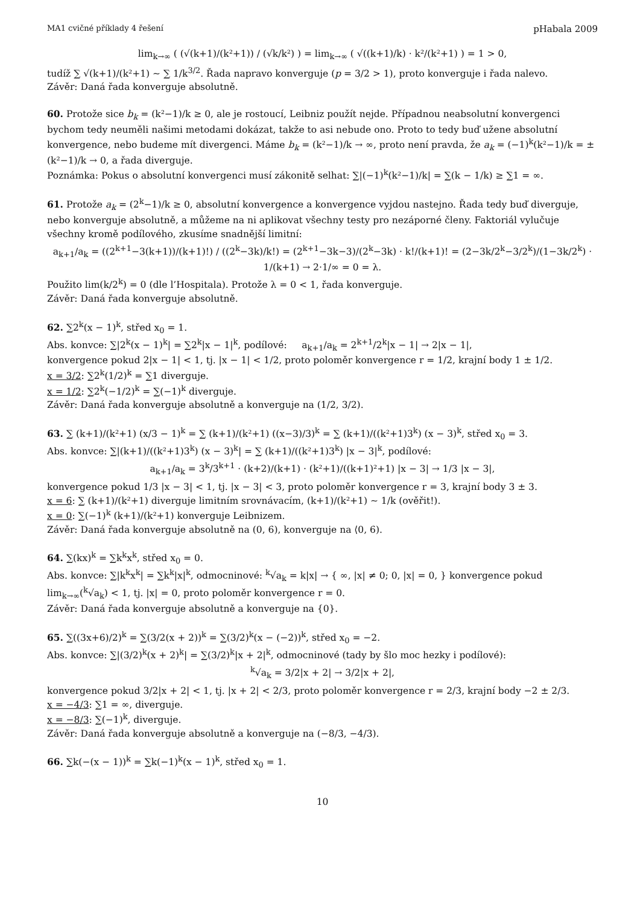MA1 cvičné příklady 4 řešení pHabala 2009
lim<sub>k→∞</sub> ( (√(k+1)/(k²+1)) / (√k/k²) ) = lim<sub>k→∞</sub> ( √((k+1)/k) · k²/(k²+1) ) = 1 > 0,
tudíž ∑ √(k+1)/(k²+1) ∼ ∑ 1/k<sup>3/2</sup>. Řada napravo konverguje (p = 3/2 > 1), proto konverguje i řada nalevo.
Závěr: Daná řada konverguje absolutně.
60. Protože sice b<sub>k</sub> = (k²−1)/k ≥ 0, ale je rostoucí, Leibniz použít nejde. Případnou neabsolutní konvergenci bychom tedy neuměli našimi metodami dokázat, takže to asi nebude ono. Proto to tedy buď užene absolutní konvergence, nebo budeme mít divergenci. Máme b<sub>k</sub> = (k²−1)/k → ∞, proto není pravda, že a<sub>k</sub> = (−1)<sup>k</sup>(k²−1)/k = ±(k²−1)/k → 0, a řada diverguje.
Poznámka: Pokus o absolutní konvergenci musí zákonitě selhat: ∑|(−1)<sup>k</sup>(k²−1)/k| = ∑(k − 1/k) ≥ ∑1 = ∞.
61. Protože a<sub>k</sub> = (2<sup>k</sup>−1)/k ≥ 0, absolutní konvergence a konvergence vyjdou nastejno. Řada tedy buď diverguje, nebo konverguje absolutně, a můžeme na ni aplikovat všechny testy pro nezáporné členy. Faktoriál vylučuje všechny kromě podílového, zkusíme snadnější limitní:
a<sub>k+1</sub>/a<sub>k</sub> = ((2<sup>k+1</sup>−3(k+1))/(k+1)!) / ((2<sup>k</sup>−3k)/k!) = (2<sup>k+1</sup>−3k−3)/(2<sup>k</sup>−3k) · k!/(k+1)! = (2−3k/2<sup>k</sup>−3/2<sup>k</sup>)/(1−3k/2<sup>k</sup>) · 1/(k+1) → 2·1/∞ = 0 = λ.
Použito lim(k/2<sup>k</sup>) = 0 (dle l’Hospitala). Protože λ = 0 < 1, řada konverguje.
Závěr: Daná řada konverguje absolutně.
62. ∑2<sup>k</sup>(x − 1)<sup>k</sup>, střed x<sub>0</sub> = 1.
Abs. konvce: ∑|2<sup>k</sup>(x − 1)<sup>k</sup>| = ∑2<sup>k</sup>|x − 1|<sup>k</sup>, podílové: a<sub>k+1</sub>/a<sub>k</sub> = 2<sup>k+1</sup>/2<sup>k</sup>|x − 1| → 2|x − 1|,
konvergence pokud 2|x − 1| < 1, tj. |x − 1| < 1/2, proto poloměr konvergence r = 1/2, krajní body 1 ± 1/2.
x = 3/2: ∑2<sup>k</sup>(1/2)<sup>k</sup> = ∑1 diverguje.
x = 1/2: ∑2<sup>k</sup>(−1/2)<sup>k</sup> = ∑(−1)<sup>k</sup> diverguje.
Závěr: Daná řada konverguje absolutně a konverguje na (1/2, 3/2).
63. ∑ (k+1)/(k²+1) (x/3 − 1)<sup>k</sup> = ∑ (k+1)/(k²+1) ((x−3)/3)<sup>k</sup> = ∑ (k+1)/((k²+1)3<sup>k</sup>) (x − 3)<sup>k</sup>, střed x<sub>0</sub> = 3.
Abs. konvce: ∑|(k+1)/((k²+1)3<sup>k</sup>) (x − 3)<sup>k</sup>| = ∑ (k+1)/((k²+1)3<sup>k</sup>) |x − 3|<sup>k</sup>, podílové:
a<sub>k+1</sub>/a<sub>k</sub> = 3<sup>k</sup>/3<sup>k+1</sup> · (k+2)/(k+1) · (k²+1)/((k+1)²+1) |x − 3| → 1/3 |x − 3|,
konvergence pokud 1/3 |x − 3| < 1, tj. |x − 3| < 3, proto poloměr konvergence r = 3, krajní body 3 ± 3.
x = 6: ∑ (k+1)/(k²+1) diverguje limitním srovnávacím, (k+1)/(k²+1) ∼ 1/k (ověřit!).
x = 0: ∑(−1)<sup>k</sup> (k+1)/(k²+1) konverguje Leibnizem.
Závěr: Daná řada konverguje absolutně na (0, 6), konverguje na ⟨0, 6).
64. ∑(kx)<sup>k</sup> = ∑k<sup>k</sup>x<sup>k</sup>, střed x<sub>0</sub> = 0.
Abs. konvce: ∑|k<sup>k</sup>x<sup>k</sup>| = ∑k<sup>k</sup>|x|<sup>k</sup>, odmocninové: <sup>k</sup>√a<sub>k</sub> = k|x| → { ∞, |x| ≠ 0; 0, |x| = 0, } konvergence pokud lim<sub>k→∞</sub>(<sup>k</sup>√a<sub>k</sub>) < 1, tj. |x| = 0, proto poloměr konvergence r = 0.
Závěr: Daná řada konverguje absolutně a konverguje na {0}.
65. ∑((3x+6)/2)<sup>k</sup> = ∑(3/2(x + 2))<sup>k</sup> = ∑(3/2)<sup>k</sup>(x − (−2))<sup>k</sup>, střed x<sub>0</sub> = −2.
Abs. konvce: ∑|(3/2)<sup>k</sup>(x + 2)<sup>k</sup>| = ∑(3/2)<sup>k</sup>|x + 2|<sup>k</sup>, odmocninové (tady by šlo moc hezky i podílové):
<sup>k</sup>√a<sub>k</sub> = 3/2|x + 2| → 3/2|x + 2|,
konvergence pokud 3/2|x + 2| < 1, tj. |x + 2| < 2/3, proto poloměr konvergence r = 2/3, krajní body −2 ± 2/3.
x = −4/3: ∑1 = ∞, diverguje.
x = −8/3: ∑(−1)<sup>k</sup>, diverguje.
Závěr: Daná řada konverguje absolutně a konverguje na (−8/3, −4/3).
66. ∑k(−(x − 1))<sup>k</sup> = ∑k(−1)<sup>k</sup>(x − 1)<sup>k</sup>, střed x<sub>0</sub> = 1.
10